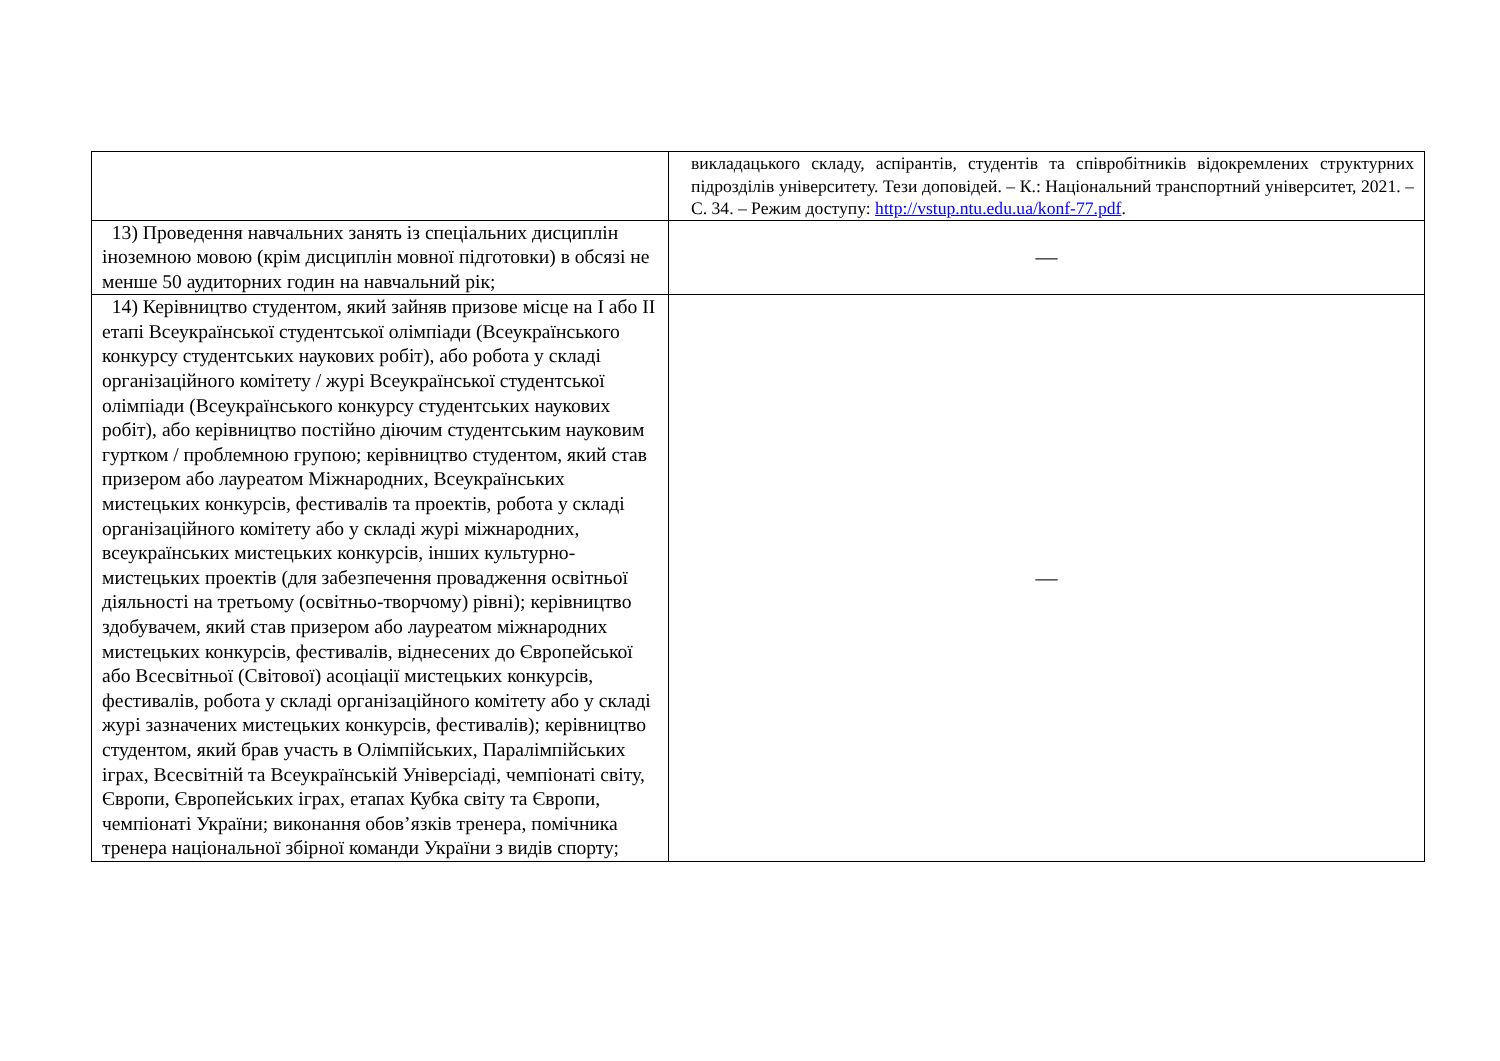| | викладацького складу, аспірантів, студентів та співробітників відокремлених структурних підрозділів університету. Тези доповідей. – К.: Національний транспортний університет, 2021. – С. 34. – Режим доступу: http://vstup.ntu.edu.ua/konf-77.pdf . |
| 13) Проведення навчальних занять із спеціальних дисциплін іноземною мовою (крім дисциплін мовної підготовки) в обсязі не менше 50 аудиторних годин на навчальний рік; | — |
| 14) Керівництво студентом, який зайняв призове місце на I або II етапі Всеукраїнської студентської олімпіади (Всеукраїнського конкурсу студентських наукових робіт), або робота у складі організаційного комітету / журі Всеукраїнської студентської олімпіади (Всеукраїнського конкурсу студентських наукових робіт), або керівництво постійно діючим студентським науковим гуртком / проблемною групою; керівництво студентом, який став призером або лауреатом Міжнародних, Всеукраїнських мистецьких конкурсів, фестивалів та проектів, робота у складі організаційного комітету або у складі журі міжнародних, всеукраїнських мистецьких конкурсів, інших культурно-мистецьких проектів (для забезпечення провадження освітньої діяльності на третьому (освітньо-творчому) рівні); керівництво здобувачем, який став призером або лауреатом міжнародних мистецьких конкурсів, фестивалів, віднесених до Європейської або Всесвітньої (Світової) асоціації мистецьких конкурсів, фестивалів, робота у складі організаційного комітету або у складі журі зазначених мистецьких конкурсів, фестивалів); керівництво студентом, який брав участь в Олімпійських, Паралімпійських іграх, Всесвітній та Всеукраїнській Універсіаді, чемпіонаті світу, Європи, Європейських іграх, етапах Кубка світу та Європи, чемпіонаті України; виконання обов’язків тренера, помічника тренера національної збірної команди України з видів спорту; | — |